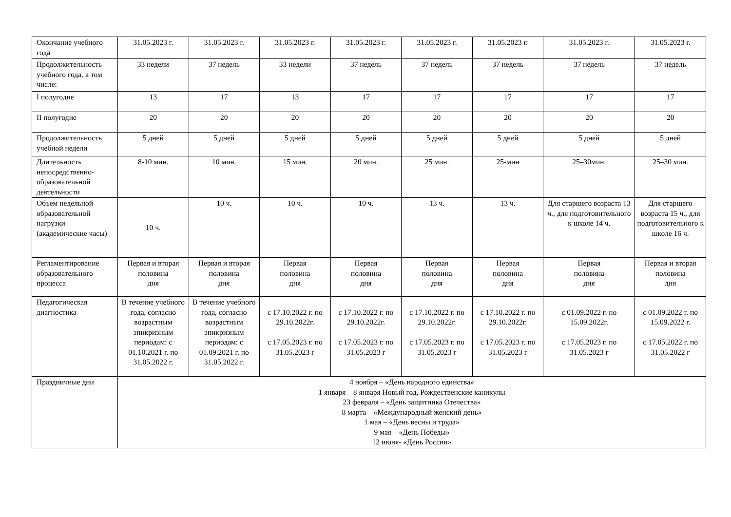| Окончание учебного года | 31.05.2023 г. | 31.05.2023 г. | 31.05.2023 г. | 31.05.2023 г. | 31.05.2023 г. | 31.05.2023 г. | 31.05.2023 г. | 31.05.2023 г. |
| Продолжительность учебного года, в том числе: | 33 недели | 37 недель | 33 недели | 37 недель | 37 недель | 37 недель | 37 недель | 37 недель |
| I полугодие | 13 | 17 | 13 | 17 | 17 | 17 | 17 | 17 |
| II полугодие | 20 | 20 | 20 | 20 | 20 | 20 | 20 | 20 |
| Продолжительность учебной недели | 5 дней | 5 дней | 5 дней | 5 дней | 5 дней | 5 дней | 5 дней | 5 дней |
| Длительность непосредственно-образовательной деятельности | 8-10 мин. | 10 мин. | 15 мин. | 20 мин. | 25 мин. | 25-мин | 25–30мин. | 25–30 мин. |
| Объем недельной образовательной нагрузки (академические часы) | 10 ч. | 10 ч. | 10 ч. | 10 ч. | 13 ч. | 13 ч. | Для старшего возраста 13 ч., для подготовительного к школе 14 ч. | Для старшего возраста 15 ч., для подготовительного к школе 16 ч. |
| Регламентирование образовательного процесса | Первая и вторая половина дня | Первая и вторая половина дня | Первая половина дня | Первая половина дня | Первая половина дня | Первая половина дня | Первая половина дня | Первая и вторая половина дня |
| Педагогическая диагностика | В течение учебного года, согласно возрастным эпикризным периодам: с 01.10.2021 г. по 31.05.2022 г. | В течение учебного года, согласно возрастным эпикризным периодам: с 01.09.2021 г. по 31.05.2022 г. | с 17.10.2022 г. по 29.10.2022г. с 17.05.2023 г. по 31.05.2023 г | с 17.10.2022 г. по 29.10.2022г. с 17.05.2023 г. по 31.05.2023 г | с 17.10.2022 г. по 29.10.2022г. с 17.05.2023 г. по 31.05.2023 г | с 17.10.2022 г. по 29.10.2022г. с 17.05.2023 г. по 31.05.2023 г | с 01.09.2022 г. по 15.09.2022г. с 17.05.2023 г. по 31.05.2023 г | с 01.09.2022 г. по 15.09.2022 г. с 17.05.2022 г. по 31.05.2022 г |
| Праздничные дни | 4 ноября – «День народного единства» 1 января – 8 января Новый год, Рождественские каникулы 23 февраля – «День защитника Отечества» 8 марта – «Международный женский день» 1 мая – «День весны и труда» 9 мая – «День Победы» 12 июня- «День России» | | | | | | | |